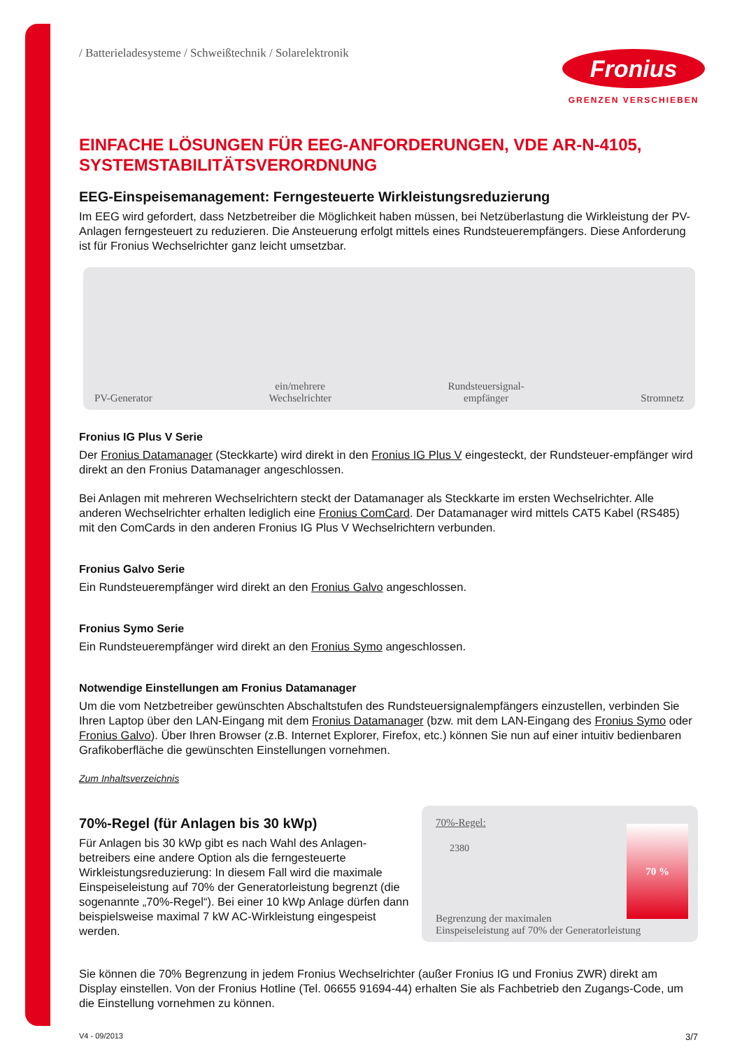/ Batterieladesysteme / Schweißtechnik / Solarelektronik
Fronius
GRENZEN VERSCHIEBEN
EINFACHE LÖSUNGEN FÜR EEG-ANFORDERUNGEN, VDE AR-N-4105, SYSTEMSTABILITÄTSVERORDNUNG
EEG-Einspeisemanagement: Ferngesteuerte Wirkleistungsreduzierung
Im EEG wird gefordert, dass Netzbetreiber die Möglichkeit haben müssen, bei Netzüberlastung die Wirkleistung der PV-Anlagen ferngesteuert zu reduzieren. Die Ansteuerung erfolgt mittels eines Rundsteuerempfängers. Diese Anforderung ist für Fronius Wechselrichter ganz leicht umsetzbar.
PV-Generator ein/mehrere
Wechselrichter Rundsteuersignal-
empfänger Stromnetz
Fronius IG Plus V Serie
Der Fronius Datamanager (Steckkarte) wird direkt in den Fronius IG Plus V eingesteckt, der Rundsteuer-empfänger wird direkt an den Fronius Datamanager angeschlossen.
Bei Anlagen mit mehreren Wechselrichtern steckt der Datamanager als Steckkarte im ersten Wechselrichter. Alle anderen Wechselrichter erhalten lediglich eine Fronius ComCard. Der Datamanager wird mittels CAT5 Kabel (RS485) mit den ComCards in den anderen Fronius IG Plus V Wechselrichtern verbunden.
Fronius Galvo Serie
Ein Rundsteuerempfänger wird direkt an den Fronius Galvo angeschlossen.
Fronius Symo Serie
Ein Rundsteuerempfänger wird direkt an den Fronius Symo angeschlossen.
Notwendige Einstellungen am Fronius Datamanager
Um die vom Netzbetreiber gewünschten Abschaltstufen des Rundsteuersignalempfängers einzustellen, verbinden Sie Ihren Laptop über den LAN-Eingang mit dem Fronius Datamanager (bzw. mit dem LAN-Eingang des Fronius Symo oder Fronius Galvo). Über Ihren Browser (z.B. Internet Explorer, Firefox, etc.) können Sie nun auf einer intuitiv bedienbaren Grafikoberfläche die gewünschten Einstellungen vornehmen.
Zum Inhaltsverzeichnis
70%-Regel (für Anlagen bis 30 kWp)
Für Anlagen bis 30 kWp gibt es nach Wahl des Anlagen-betreibers eine andere Option als die ferngesteuerte Wirkleistungsreduzierung: In diesem Fall wird die maximale Einspeiseleistung auf 70% der Generatorleistung begrenzt (die sogenannte „70%-Regel“). Bei einer 10 kWp Anlage dürfen dann beispielsweise maximal 7 kW AC-Wirkleistung eingespeist werden.
70%-Regel:
2380
70 %
Begrenzung der maximalen
Einspeiseleistung auf 70% der Generatorleistung
Sie können die 70% Begrenzung in jedem Fronius Wechselrichter (außer Fronius IG und Fronius ZWR) direkt am Display einstellen. Von der Fronius Hotline (Tel. 06655 91694-44) erhalten Sie als Fachbetrieb den Zugangs-Code, um die Einstellung vornehmen zu können.
V4 - 09/2013 3/7